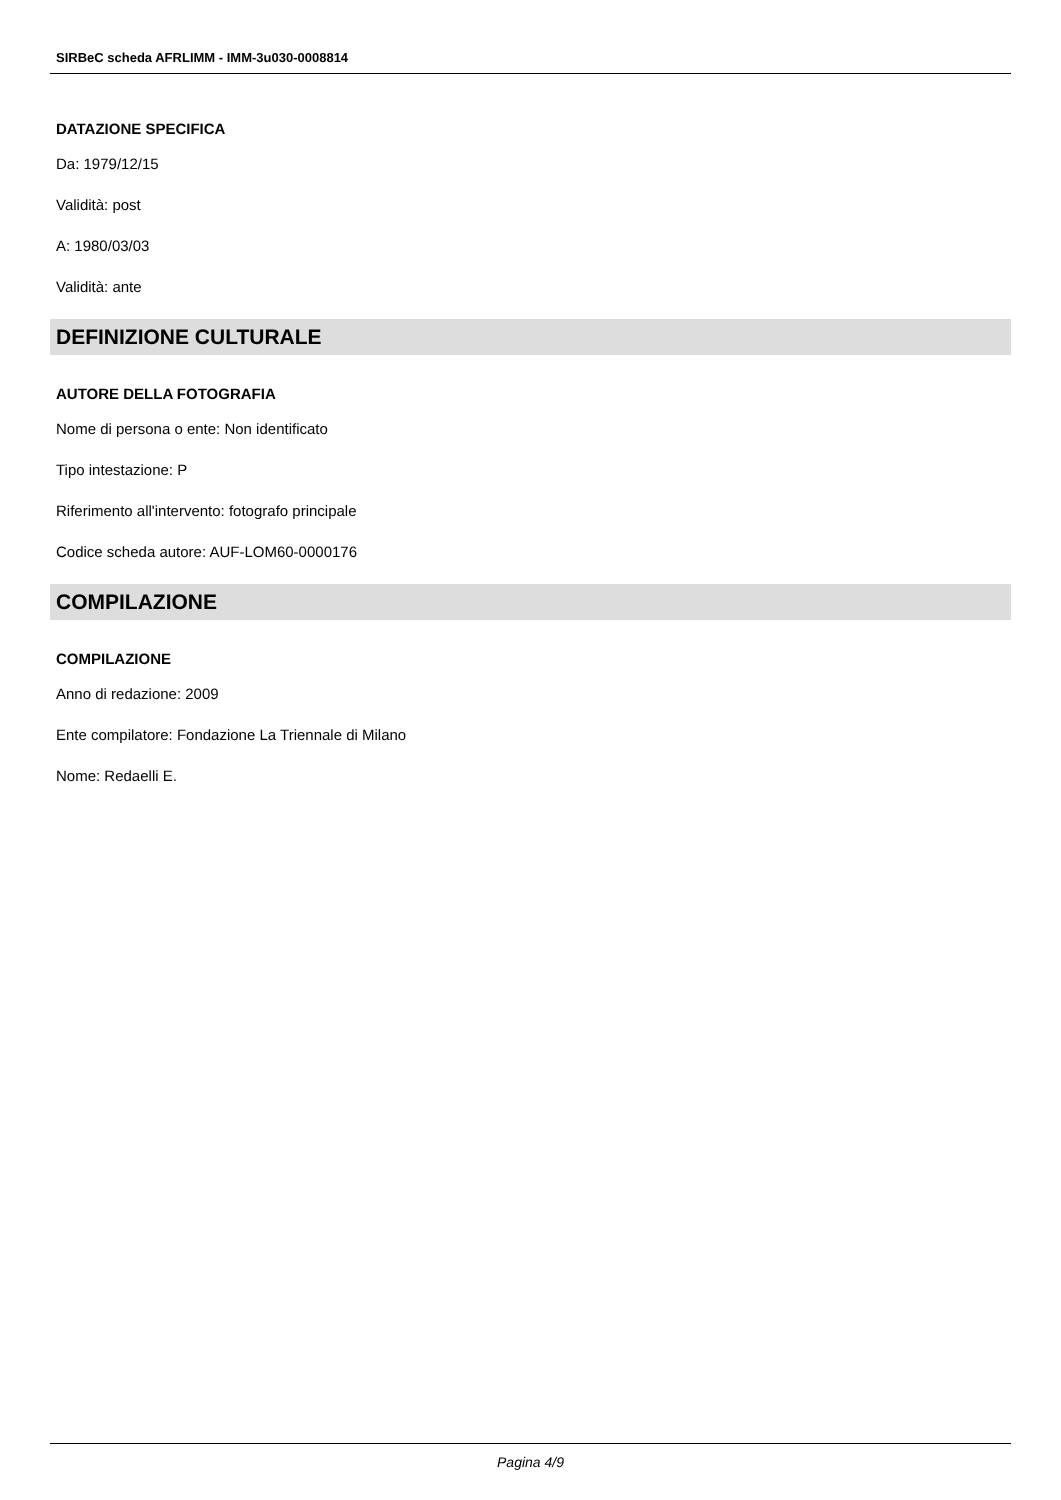SIRBeC scheda AFRLIMM - IMM-3u030-0008814
DATAZIONE SPECIFICA
Da: 1979/12/15
Validità: post
A: 1980/03/03
Validità: ante
DEFINIZIONE CULTURALE
AUTORE DELLA FOTOGRAFIA
Nome di persona o ente: Non identificato
Tipo intestazione: P
Riferimento all'intervento: fotografo principale
Codice scheda autore: AUF-LOM60-0000176
COMPILAZIONE
COMPILAZIONE
Anno di redazione: 2009
Ente compilatore: Fondazione La Triennale di Milano
Nome: Redaelli E.
Pagina 4/9